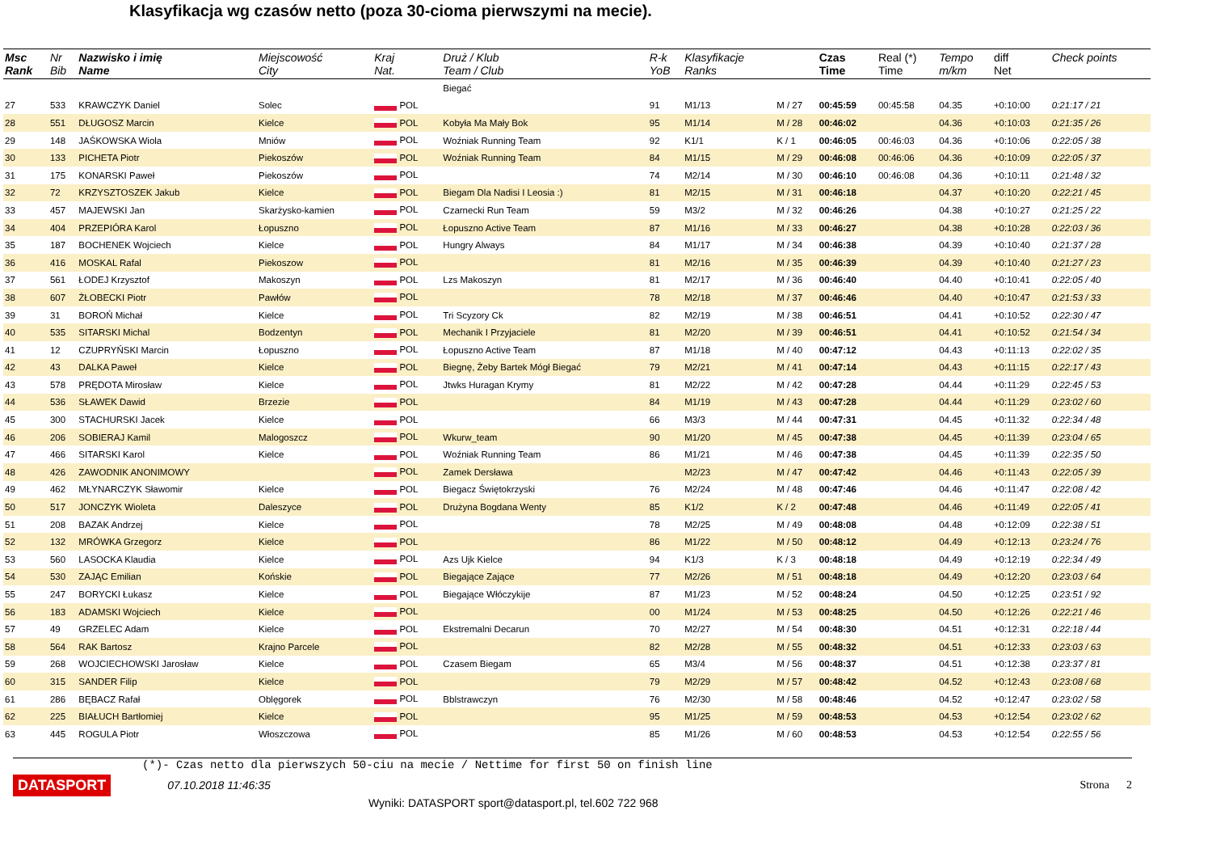Klasyfikacja wg czasów netto (poza 30-cioma pierwszymi na mecie).
| Msc Rank | Nr Bib | Nazwisko i imię Name | Miejscowość City | Kraj Nat. | Druż / Klub Team / Club | R-k YoB | Klasyfikacje Ranks | | Czas Time | Real (*) Time | Tempo m/km | diff Net | Check points |
| --- | --- | --- | --- | --- | --- | --- | --- | --- | --- | --- | --- | --- | --- |
| | | | | | Biegać | | | | | | | | |
| 27 | 533 | KRAWCZYK Daniel | Solec | POL | | 91 | M1/13 | M / 27 | 00:45:59 | 00:45:58 | 04.35 | +0:10:00 | 0:21:17 / 21 |
| 28 | 551 | DŁUGOSZ Marcin | Kielce | POL | Kobyła Ma Mały Bok | 95 | M1/14 | M / 28 | 00:46:02 | | 04.36 | +0:10:03 | 0:21:35 / 26 |
| 29 | 148 | JAŚKOWSKA Wiola | Mniów | POL | Woźniak Running Team | 92 | K1/1 | K / 1 | 00:46:05 | 00:46:03 | 04.36 | +0:10:06 | 0:22:05 / 38 |
| 30 | 133 | PICHETA Piotr | Piekoszów | POL | Woźniak Running Team | 84 | M1/15 | M / 29 | 00:46:08 | 00:46:06 | 04.36 | +0:10:09 | 0:22:05 / 37 |
| 31 | 175 | KONARSKI Paweł | Piekoszów | POL | | 74 | M2/14 | M / 30 | 00:46:10 | 00:46:08 | 04.36 | +0:10:11 | 0:21:48 / 32 |
| 32 | 72 | KRZYSZTOSZEK Jakub | Kielce | POL | Biegam Dla Nadisi I Leosia :) | 81 | M2/15 | M / 31 | 00:46:18 | | 04.37 | +0:10:20 | 0:22:21 / 45 |
| 33 | 457 | MAJEWSKI Jan | Skarżysko-kamien | POL | Czarnecki Run Team | 59 | M3/2 | M / 32 | 00:46:26 | | 04.38 | +0:10:27 | 0:21:25 / 22 |
| 34 | 404 | PRZEPIÓRA Karol | Łopuszno | POL | Łopuszno Active Team | 87 | M1/16 | M / 33 | 00:46:27 | | 04.38 | +0:10:28 | 0:22:03 / 36 |
| 35 | 187 | BOCHENEK Wojciech | Kielce | POL | Hungry Always | 84 | M1/17 | M / 34 | 00:46:38 | | 04.39 | +0:10:40 | 0:21:37 / 28 |
| 36 | 416 | MOSKAL Rafal | Piekoszow | POL | | 81 | M2/16 | M / 35 | 00:46:39 | | 04.39 | +0:10:40 | 0:21:27 / 23 |
| 37 | 561 | ŁODEJ Krzysztof | Makoszyn | POL | Lzs Makoszyn | 81 | M2/17 | M / 36 | 00:46:40 | | 04.40 | +0:10:41 | 0:22:05 / 40 |
| 38 | 607 | ŻŁOBECKI Piotr | Pawłów | POL | | 78 | M2/18 | M / 37 | 00:46:46 | | 04.40 | +0:10:47 | 0:21:53 / 33 |
| 39 | 31 | BOROŃ Michał | Kielce | POL | Tri Scyzory Ck | 82 | M2/19 | M / 38 | 00:46:51 | | 04.41 | +0:10:52 | 0:22:30 / 47 |
| 40 | 535 | SITARSKI Michal | Bodzentyn | POL | Mechanik I Przyjaciele | 81 | M2/20 | M / 39 | 00:46:51 | | 04.41 | +0:10:52 | 0:21:54 / 34 |
| 41 | 12 | CZUPRYŃSKI Marcin | Łopuszno | POL | Łopuszno Active Team | 87 | M1/18 | M / 40 | 00:47:12 | | 04.43 | +0:11:13 | 0:22:02 / 35 |
| 42 | 43 | DALKA Paweł | Kielce | POL | Biegnę, Żeby Bartek Mógł Biegać | 79 | M2/21 | M / 41 | 00:47:14 | | 04.43 | +0:11:15 | 0:22:17 / 43 |
| 43 | 578 | PRĘDOTA Mirosław | Kielce | POL | Jtwks Huragan Krymy | 81 | M2/22 | M / 42 | 00:47:28 | | 04.44 | +0:11:29 | 0:22:45 / 53 |
| 44 | 536 | SŁAWEK Dawid | Brzezie | POL | | 84 | M1/19 | M / 43 | 00:47:28 | | 04.44 | +0:11:29 | 0:23:02 / 60 |
| 45 | 300 | STACHURSKI Jacek | Kielce | POL | | 66 | M3/3 | M / 44 | 00:47:31 | | 04.45 | +0:11:32 | 0:22:34 / 48 |
| 46 | 206 | SOBIERAJ Kamil | Malogoszcz | POL | Wkurw_team | 90 | M1/20 | M / 45 | 00:47:38 | | 04.45 | +0:11:39 | 0:23:04 / 65 |
| 47 | 466 | SITARSKI Karol | Kielce | POL | Woźniak Running Team | 86 | M1/21 | M / 46 | 00:47:38 | | 04.45 | +0:11:39 | 0:22:35 / 50 |
| 48 | 426 | ZAWODNIK ANONIMOWY | | POL | Zamek Dersława | | M2/23 | M / 47 | 00:47:42 | | 04.46 | +0:11:43 | 0:22:05 / 39 |
| 49 | 462 | MŁYNARCZYK Sławomir | Kielce | POL | Biegacz Świętokrzyski | 76 | M2/24 | M / 48 | 00:47:46 | | 04.46 | +0:11:47 | 0:22:08 / 42 |
| 50 | 517 | JONCZYK Wioleta | Daleszyce | POL | Drużyna Bogdana Wenty | 85 | K1/2 | K / 2 | 00:47:48 | | 04.46 | +0:11:49 | 0:22:05 / 41 |
| 51 | 208 | BAZAK Andrzej | Kielce | POL | | 78 | M2/25 | M / 49 | 00:48:08 | | 04.48 | +0:12:09 | 0:22:38 / 51 |
| 52 | 132 | MRÓWKA Grzegorz | Kielce | POL | | 86 | M1/22 | M / 50 | 00:48:12 | | 04.49 | +0:12:13 | 0:23:24 / 76 |
| 53 | 560 | LASOCKA Klaudia | Kielce | POL | Azs Ujk Kielce | 94 | K1/3 | K / 3 | 00:48:18 | | 04.49 | +0:12:19 | 0:22:34 / 49 |
| 54 | 530 | ZAJĄC Emilian | Końskie | POL | Biegające Zające | 77 | M2/26 | M / 51 | 00:48:18 | | 04.49 | +0:12:20 | 0:23:03 / 64 |
| 55 | 247 | BORYCKI Łukasz | Kielce | POL | Biegające Włóczykije | 87 | M1/23 | M / 52 | 00:48:24 | | 04.50 | +0:12:25 | 0:23:51 / 92 |
| 56 | 183 | ADAMSKI Wojciech | Kielce | POL | | 00 | M1/24 | M / 53 | 00:48:25 | | 04.50 | +0:12:26 | 0:22:21 / 46 |
| 57 | 49 | GRZELEC Adam | Kielce | POL | Ekstremalni Decarun | 70 | M2/27 | M / 54 | 00:48:30 | | 04.51 | +0:12:31 | 0:22:18 / 44 |
| 58 | 564 | RAK Bartosz | Krajno Parcele | POL | | 82 | M2/28 | M / 55 | 00:48:32 | | 04.51 | +0:12:33 | 0:23:03 / 63 |
| 59 | 268 | WOJCIECHOWSKI Jarosław | Kielce | POL | Czasem Biegam | 65 | M3/4 | M / 56 | 00:48:37 | | 04.51 | +0:12:38 | 0:23:37 / 81 |
| 60 | 315 | SANDER Filip | Kielce | POL | | 79 | M2/29 | M / 57 | 00:48:42 | | 04.52 | +0:12:43 | 0:23:08 / 68 |
| 61 | 286 | BĘBACZ Rafał | Oblęgorek | POL | Bblstrawczyn | 76 | M2/30 | M / 58 | 00:48:46 | | 04.52 | +0:12:47 | 0:23:02 / 58 |
| 62 | 225 | BIAŁUCH Bartłomiej | Kielce | POL | | 95 | M1/25 | M / 59 | 00:48:53 | | 04.53 | +0:12:54 | 0:23:02 / 62 |
| 63 | 445 | ROGULA Piotr | Włoszczowa | POL | | 85 | M1/26 | M / 60 | 00:48:53 | | 04.53 | +0:12:54 | 0:22:55 / 56 |
(*)- Czas netto dla pierwszych 50-ciu na mecie / Nettime for first 50 on finish line
DATASPORT 07.10.2018 11:46:35 Strona 2
Wyniki: DATASPORT sport@datasport.pl, tel.602 722 968